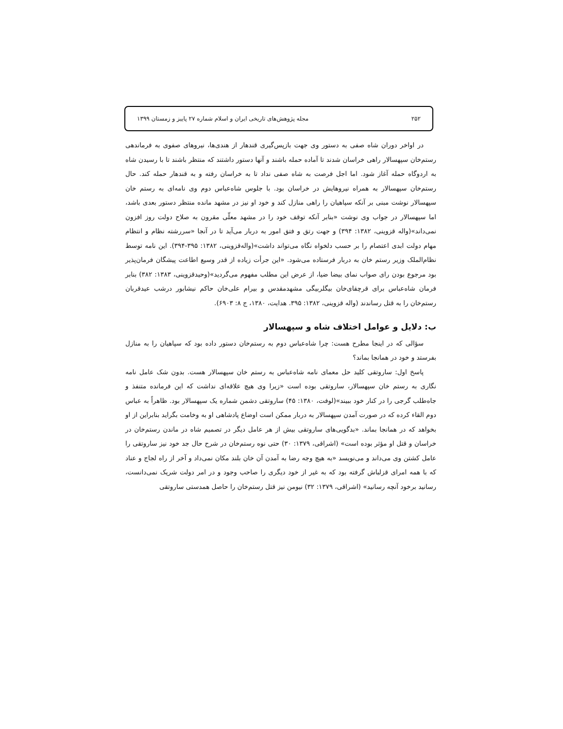۲۵۲ مجله پژوهش‌های تاریخی ایران و اسلام شماره ۲۷ پاییز و زمستان ۱۳۹۹
در اواخر دوران شاه صفی به دستور وی جهت بازپس‌گیری قندهار از هندی‌ها، نیروهای صفوی به فرماندهی رستم‌خان سپهسالار راهی خراسان شدند تا آماده حمله باشند و آنها دستور داشتند که منتظر باشند تا با رسیدن شاه به اردوگاه حمله آغاز شود. اما اجل فرصت به شاه صفی نداد تا به خراسان رفته و به قندهار حمله کند. حال رستم‌خان سپهسالار به همراه نیروهایش در خراسان بود. با جلوس شاه‌عباس دوم وی نامه‌ای به رستم خان سپهسالار نوشت مبنی بر آنکه سپاهیان را راهی منازل کند و خود او نیز در مشهد مانده منتظر دستور بعدی باشد، اما سپهسالار در جواب وی نوشت «بنابر آنکه توقف خود را در مشهد معلّی مقرون به صلاح دولت روز افزون نمی‌داند»(واله قزوینی، ۱۳۸۲: ۳۹۴) و جهت رتق و فتق امور به دربار می‌آید تا در آنجا «سررشته نظام و انتظام مهام دولت ابدی اعتصام را بر حسب دلخواه نگاه می‌تواند داشت»(واله‌قزوینی، ۱۳۸۲: ۳۹۵-۳۹۴). این نامه توسط نظام‌الملک وزیر رستم خان به دربار فرستاده می‌شود. «این جرأت زیاده از قدر وسیع اطاعت پیشگان فرمان‌پذیر بود مرجوع بودن رای صواب نمای بیضا ضیا، از عرض این مطلب مفهوم می‌گردید»(وحیدقزوینی، ۱۳۸۳: ۳۸۲) بنابر فرمان شاه‌عباس برای قرچقای‌خان بیگلربیگی مشهدمقدس و بیرام علی‌خان حاکم نیشابور درشب عیدقربان رستم‌خان را به قتل رساندند (واله قزوینی، ۱۳۸۲: ۳۹۵. هدایت، ۱۳۸۰، ج ۸: ۶۹۰۳).
ب: دلایل و عوامل اختلاف شاه و سپهسالار
سؤالی که در اینجا مطرح هست: چرا شاه‌عباس دوم به رستم‌خان دستور داده بود که سپاهیان را به منازل بفرستد و خود در همانجا بماند؟
پاسخ اول: ساروتقی کلید حل معمای نامه شاه‌عباس به رستم خان سپهسالار هست. بدون شک عامل نامه نگاری به رستم خان سپهسالار، ساروتقی بوده است «زیرا وی هیچ علاقه‌ای نداشت که این فرمانده متنفذ و جاه‌طلب گرجی را در کنار خود ببیند»(لوفت، ۱۳۸۰: ۴۵) ساروتقی دشمن شماره یک سپهسالار بود. ظاهراً به عباس دوم القاء کرده که در صورت آمدن سپهسالار به دربار ممکن است اوضاع پادشاهی او به وخامت بگراید بنابراین از او بخواهد که در همانجا بماند. «بدگویی‌های ساروتقی بیش از هر عامل دیگر در تصمیم شاه در ماندن رستم‌خان در خراسان و قتل او مؤثر بوده است» (اشراقی، ۱۳۷۹: ۳۰) حتی نوه رستم‌خان در شرح حال جد خود نیز ساروتقی را عامل کشتن وی می‌داند و می‌نویسد «به هیچ وجه رضا به آمدن آن خان بلند مکان نمی‌داد و آخر از راه لجاج و عناد که با همه امرای قزلباش گرفته بود که به غیر از خود دیگری را صاحب وجود و در امر دولت شریک نمی‌دانست، رسانید برخود آنچه رسانید» (اشراقی، ۱۳۷۹: ۳۲) نیومن نیز قتل رستم‌خان را حاصل همدستی ساروتقی